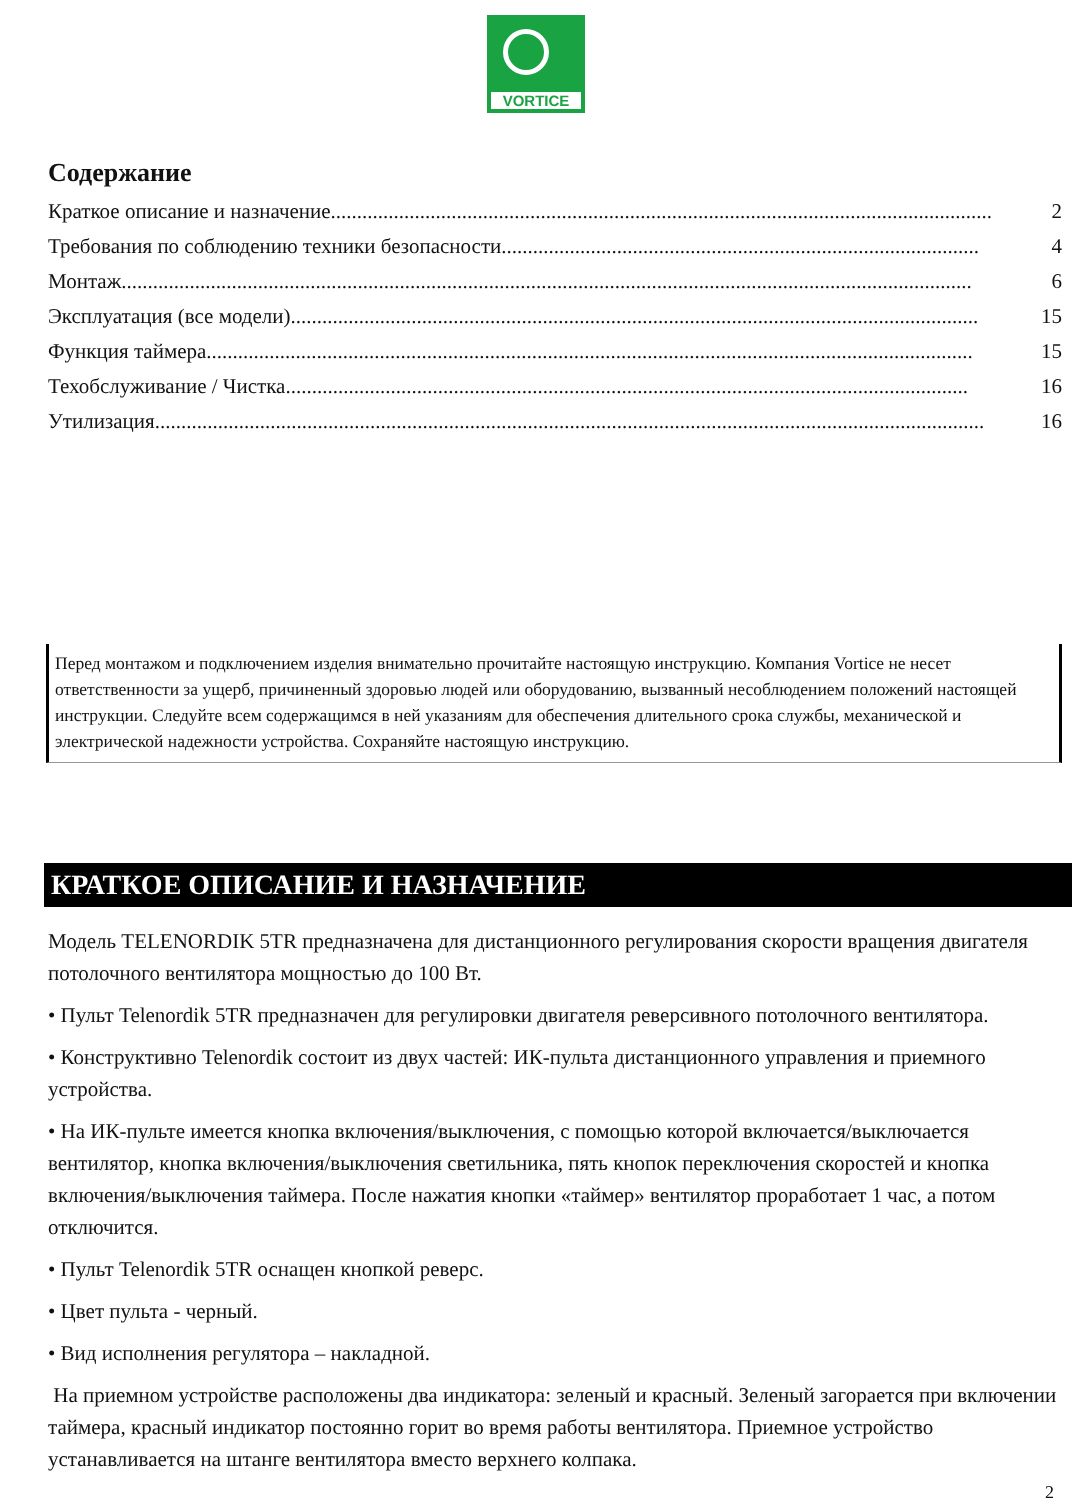VORTICE
Содержание
Краткое описание и назначение .............................................................................................................................. 2
Требования по соблюдению техники безопасности ........................................................................................... 4
Монтаж.................................................................................................................................................................. 6
Эксплуатация (все модели)................................................................................................................................... 15
Функция таймера.................................................................................................................................................. 15
Техобслуживание / Чистка .................................................................................................................................. 16
Утилизация .............................................................................................................................................................. 16
Перед монтажом и подключением изделия внимательно прочитайте настоящую инструкцию. Компания Vortice не несет ответственности за ущерб, причиненный здоровью людей или оборудованию, вызванный несоблюдением положений настоящей инструкции. Следуйте всем содержащимся в ней указаниям для обеспечения длительного срока службы, механической и электрической надежности устройства. Сохраняйте настоящую инструкцию.
КРАТКОЕ ОПИСАНИЕ И НАЗНАЧЕНИЕ
Модель TELENORDIK 5TR предназначена для дистанционного регулирования скорости вращения двигателя потолочного вентилятора мощностью до 100 Вт.
• Пульт Telenordik 5TR предназначен для регулировки двигателя реверсивного потолочного вентилятора.
• Конструктивно Telenordik состоит из двух частей: ИК-пульта дистанционного управления и приемного устройства.
• На ИК-пульте имеется кнопка включения/выключения, с помощью которой включается/выключается вентилятор, кнопка включения/выключения светильника, пять кнопок переключения скоростей и кнопка включения/выключения таймера. После нажатия кнопки «таймер» вентилятор проработает 1 час, а потом отключится.
• Пульт Telenordik 5TR оснащен кнопкой реверс.
• Цвет пульта - черный.
• Вид исполнения регулятора – накладной.
На приемном устройстве расположены два индикатора: зеленый и красный. Зеленый загорается при включении таймера, красный индикатор постоянно горит во время работы вентилятора. Приемное устройство устанавливается на штанге вентилятора вместо верхнего колпака.
2